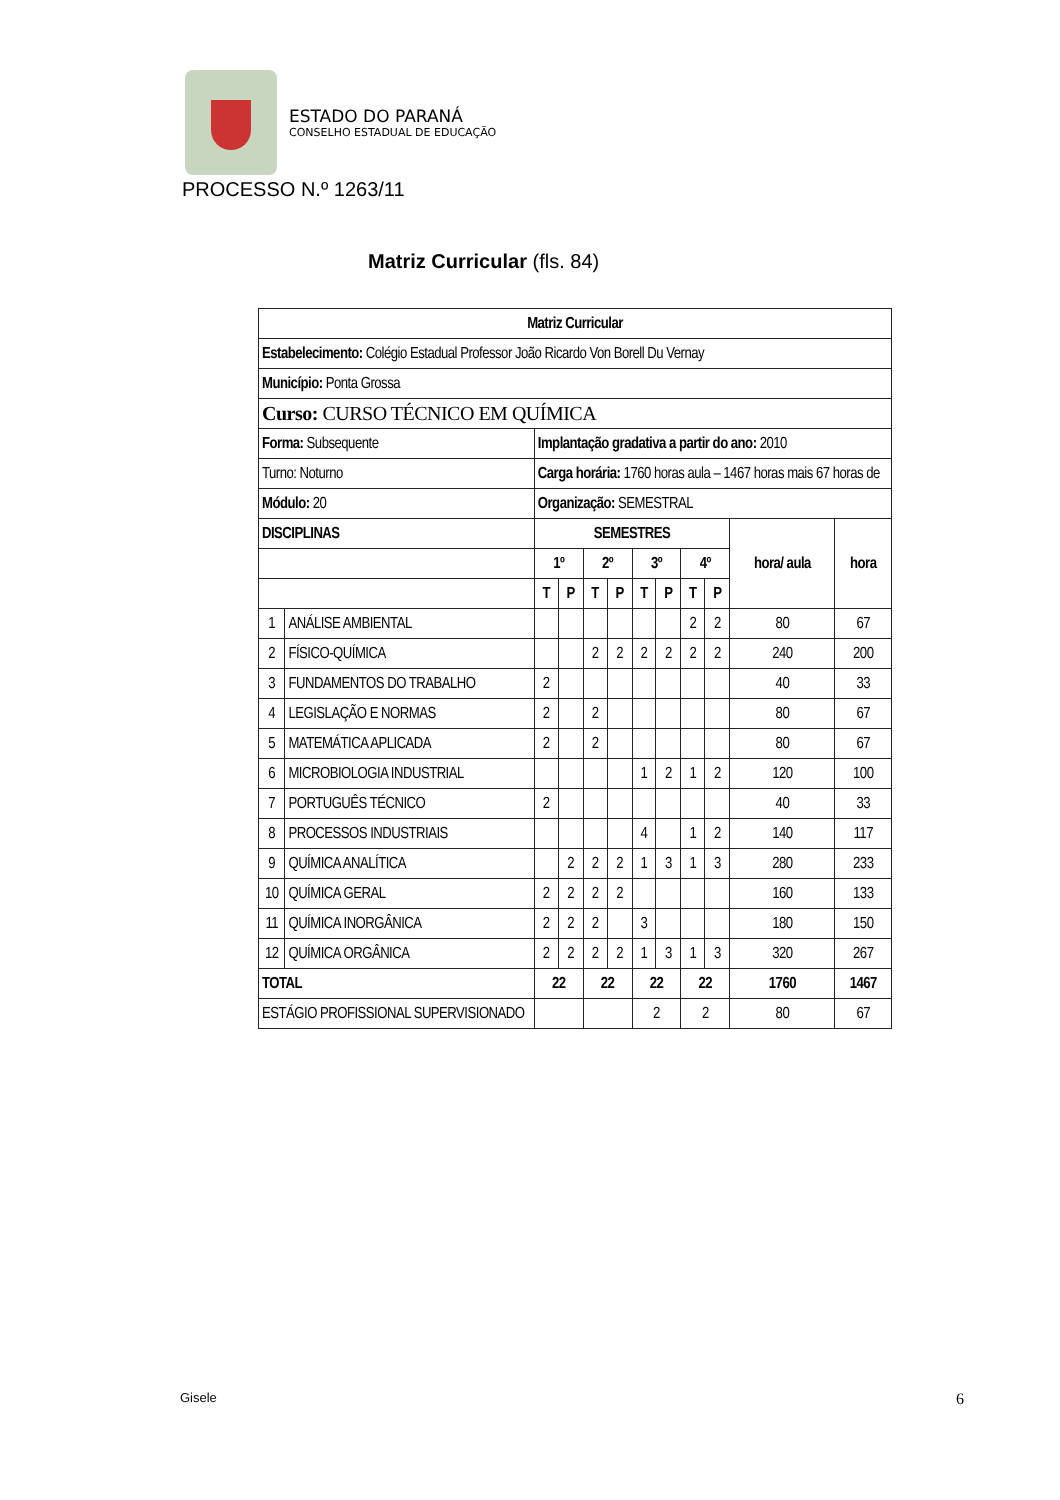ESTADO DO PARANÁ
CONSELHO ESTADUAL DE EDUCAÇÃO
PROCESSO N.º 1263/11
Matriz Curricular (fls. 84)
| Matriz Curricular | | | | | | | | | | | |
| --- | --- | --- | --- | --- | --- | --- | --- | --- | --- | --- | --- |
| Estabelecimento: Colégio Estadual Professor João Ricardo Von Borell Du Vernay | | | | | | | | | | | |
| Município: Ponta Grossa | | | | | | | | | | | |
| Curso: CURSO TÉCNICO EM QUÍMICA | | | | | | | | | | | |
| Forma: Subsequente | | Implantação gradativa a partir do ano: 2010 | | | | | | | | | |
| Turno: Noturno | | Carga horária: 1760 horas aula – 1467 horas mais 67 horas de | | | | | | | | | |
| Módulo: 20 | | Organização: SEMESTRAL | | | | | | | | | |
| DISCIPLINAS | | SEMESTRES | | | | | | | | hora/ aula | hora |
| | | 1º | | 2º | | 3º | | 4º | | | |
| | | T | P | T | P | T | P | T | P | | |
| 1 | ANÁLISE AMBIENTAL | | | | | | | 2 | 2 | 80 | 67 |
| 2 | FÍSICO-QUÍMICA | | | 2 | 2 | 2 | 2 | 2 | 2 | 240 | 200 |
| 3 | FUNDAMENTOS DO TRABALHO | 2 | | | | | | | | 40 | 33 |
| 4 | LEGISLAÇÃO E NORMAS | 2 | | 2 | | | | | | 80 | 67 |
| 5 | MATEMÁTICA APLICADA | 2 | | 2 | | | | | | 80 | 67 |
| 6 | MICROBIOLOGIA INDUSTRIAL | | | | | 1 | 2 | 1 | 2 | 120 | 100 |
| 7 | PORTUGUÊS TÉCNICO | 2 | | | | | | | | 40 | 33 |
| 8 | PROCESSOS INDUSTRIAIS | | | | | 4 | | 1 | 2 | 140 | 117 |
| 9 | QUÍMICA ANALÍTICA | | 2 | 2 | 2 | 1 | 3 | 1 | 3 | 280 | 233 |
| 10 | QUÍMICA GERAL | 2 | 2 | 2 | 2 | | | | | 160 | 133 |
| 11 | QUÍMICA INORGÂNICA | 2 | 2 | 2 | | 3 | | | | 180 | 150 |
| 12 | QUÍMICA ORGÂNICA | 2 | 2 | 2 | 2 | 1 | 3 | 1 | 3 | 320 | 267 |
| TOTAL | | 22 | | 22 | | 22 | | 22 | | 1760 | 1467 |
| ESTÁGIO PROFISSIONAL SUPERVISIONADO | | | | | | 2 | | 2 | | 80 | 67 |
Gisele 6